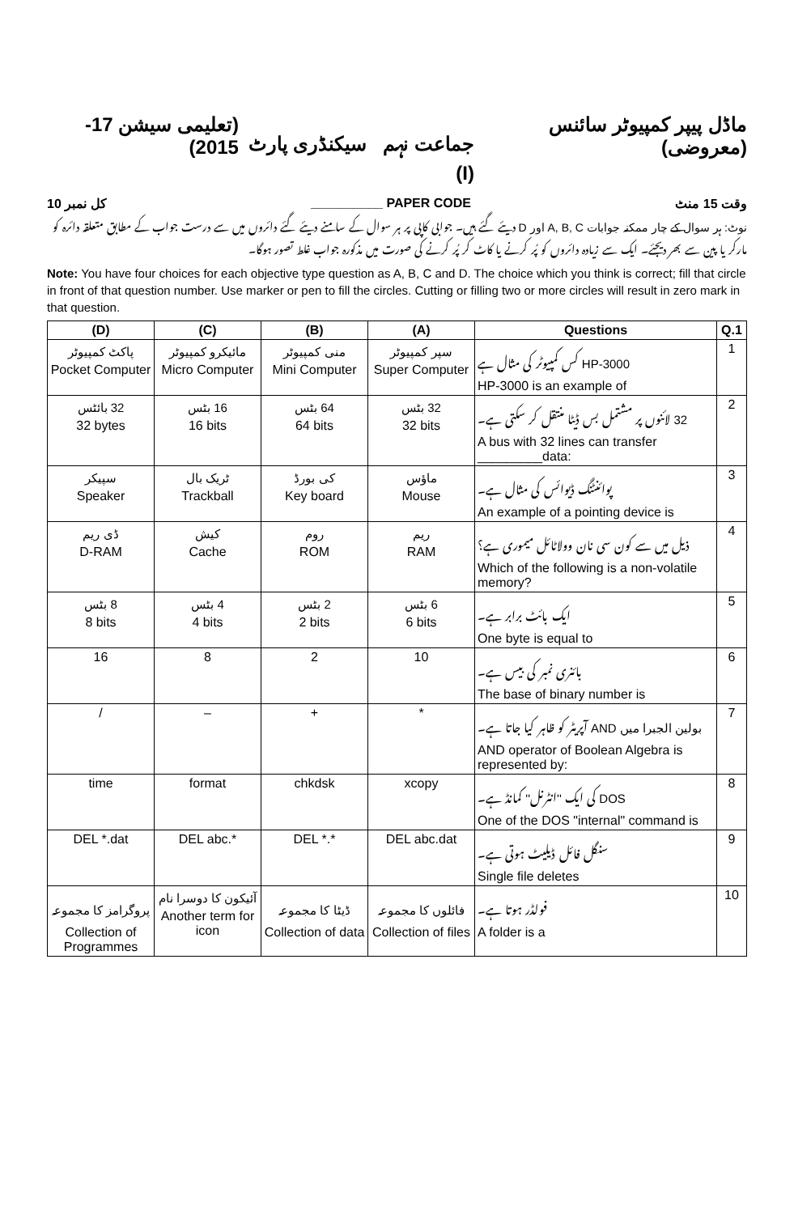ماڈل پیپر کمپیوٹر سائنس (معروضی) جماعت نہم سیکنڈری پارٹ (I) (تعلیمی سیشن 17-2015)
وقت 15 منٹ PAPER CODE __________ کل نمبر 10
نوٹ: ہر سوال کے چار ممکنہ جوابات A, B, C اور D دیئے گئے ہیں۔ جوابی کاپی پر ہر سوال کے سامنے دیئے گئے دائروں میں سے درست جواب کے مطابق متعلقہ دائرہ کو مارکر یا پین سے بھر دیجئے۔ ایک سے زیادہ دائروں کو پُر کرنے یا کاٹ کر پُر کرنے کی صورت میں مذکورہ جواب غلط تصور ہوگا۔
Note: You have four choices for each objective type question as A, B, C and D. The choice which you think is correct; fill that circle in front of that question number. Use marker or pen to fill the circles. Cutting or filling two or more circles will result in zero mark in that question.
| (D) | (C) | (B) | (A) | Questions | Q.1 |
| --- | --- | --- | --- | --- | --- |
| پاکٹ کمپیوٹر Pocket Computer | مائیکرو کمپیوٹر Micro Computer | منی کمپیوٹر Mini Computer | سپر کمپیوٹر Super Computer | HP-3000 کس کمپیوٹر کی مثال ہے HP-3000 is an example of | 1 |
| 32 بائٹس 32 bytes | 16 بٹس 16 bits | 64 بٹس 64 bits | 32 بٹس 32 bits | 32 لائنوں پر مشتمل بس ڈیٹا منتقل کر سکتی ہے۔ A bus with 32 lines can transfer _________data: | 2 |
| سپیکر Speaker | ٹریک بال Trackball | کی بورڈ Key board | ماؤس Mouse | پوائنٹنگ ڈیوائس کی مثال ہے۔ An example of a pointing device is | 3 |
| ڈی ریم D-RAM | کیش Cache | روم ROM | ریم RAM | ذیل میں سے کون سی نان وولاٹائل میموری ہے؟ Which of the following is a non-volatile memory? | 4 |
| 8 بٹس 8 bits | 4 بٹس 4 bits | 2 بٹس 2 bits | 6 بٹس 6 bits | ایک بائٹ برابر ہے۔ One byte is equal to | 5 |
| 16 | 8 | 2 | 10 | بائنری نمبر کی بیس ہے۔ The base of binary number is | 6 |
| / | – | + | * | بولین الجبرا میں AND آپریٹر کو ظاہر کیا جاتا ہے۔ AND operator of Boolean Algebra is represented by: | 7 |
| time | format | chkdsk | xcopy | DOS کی ایک ''انٹرنل'' کمانڈ ہے۔ One of the DOS "internal" command is | 8 |
| DEL *.dat | DEL abc.* | DEL *.* | DEL abc.dat | سنگل فائل ڈیلیٹ ہوتی ہے۔ Single file deletes | 9 |
| پروگرامز کا مجموعہ Collection of Programmes | آئیکون کا دوسرا نام Another term for icon | ڈیٹا کا مجموعہ Collection of data | فائلوں کا مجموعہ Collection of files | فولڈر ہوتا ہے۔ A folder is a | 10 |